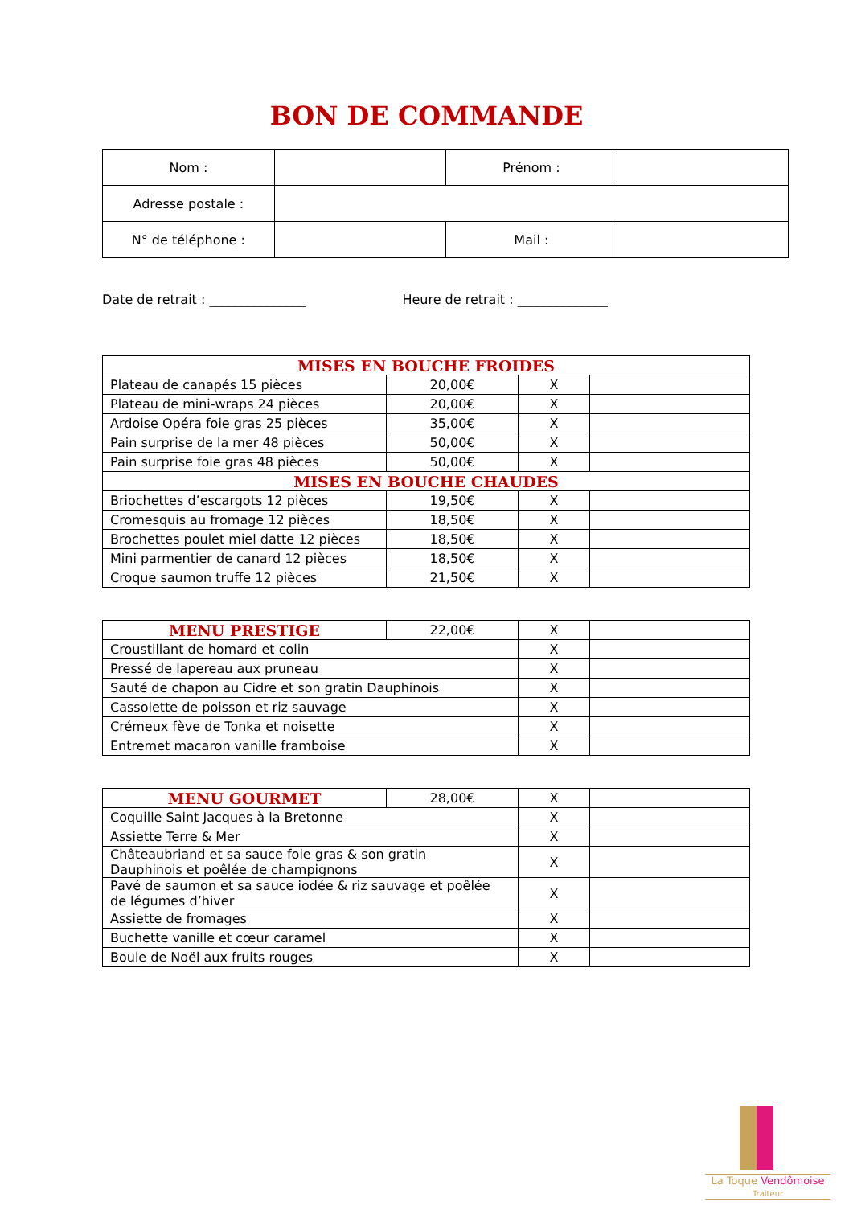BON DE COMMANDE
| Nom : | | Prénom : | |
| Adresse postale : | | | |
| N° de téléphone : | | Mail : | |
Date de retrait : _______________ Heure de retrait : ______________
| MISES EN BOUCHE FROIDES | | | |
| Plateau de canapés 15 pièces | 20,00€ | X | |
| Plateau de mini-wraps 24 pièces | 20,00€ | X | |
| Ardoise Opéra foie gras 25 pièces | 35,00€ | X | |
| Pain surprise de la mer 48 pièces | 50,00€ | X | |
| Pain surprise foie gras 48 pièces | 50,00€ | X | |
| MISES EN BOUCHE CHAUDES | | | |
| Briochettes d’escargots 12 pièces | 19,50€ | X | |
| Cromesquis au fromage 12 pièces | 18,50€ | X | |
| Brochettes poulet miel datte 12 pièces | 18,50€ | X | |
| Mini parmentier de canard 12 pièces | 18,50€ | X | |
| Croque saumon truffe 12 pièces | 21,50€ | X | |
| MENU PRESTIGE | 22,00€ | X | |
| Croustillant de homard et colin | | X | |
| Pressé de lapereau aux pruneau | | X | |
| Sauté de chapon au Cidre et son gratin Dauphinois | | X | |
| Cassolette de poisson et riz sauvage | | X | |
| Crémeux fève de Tonka et noisette | | X | |
| Entremet macaron vanille framboise | | X | |
| MENU GOURMET | 28,00€ | X | |
| Coquille Saint Jacques à la Bretonne | | X | |
| Assiette Terre & Mer | | X | |
| Châteaubriand et sa sauce foie gras & son gratin Dauphinois et poêlée de champignons | | X | |
| Pavé de saumon et sa sauce iodée & riz sauvage et poêlée de légumes d’hiver | | X | |
| Assiette de fromages | | X | |
| Buchette vanille et cœur caramel | | X | |
| Boule de Noël aux fruits rouges | | X | |
La Toque Vendômoise
Traiteur